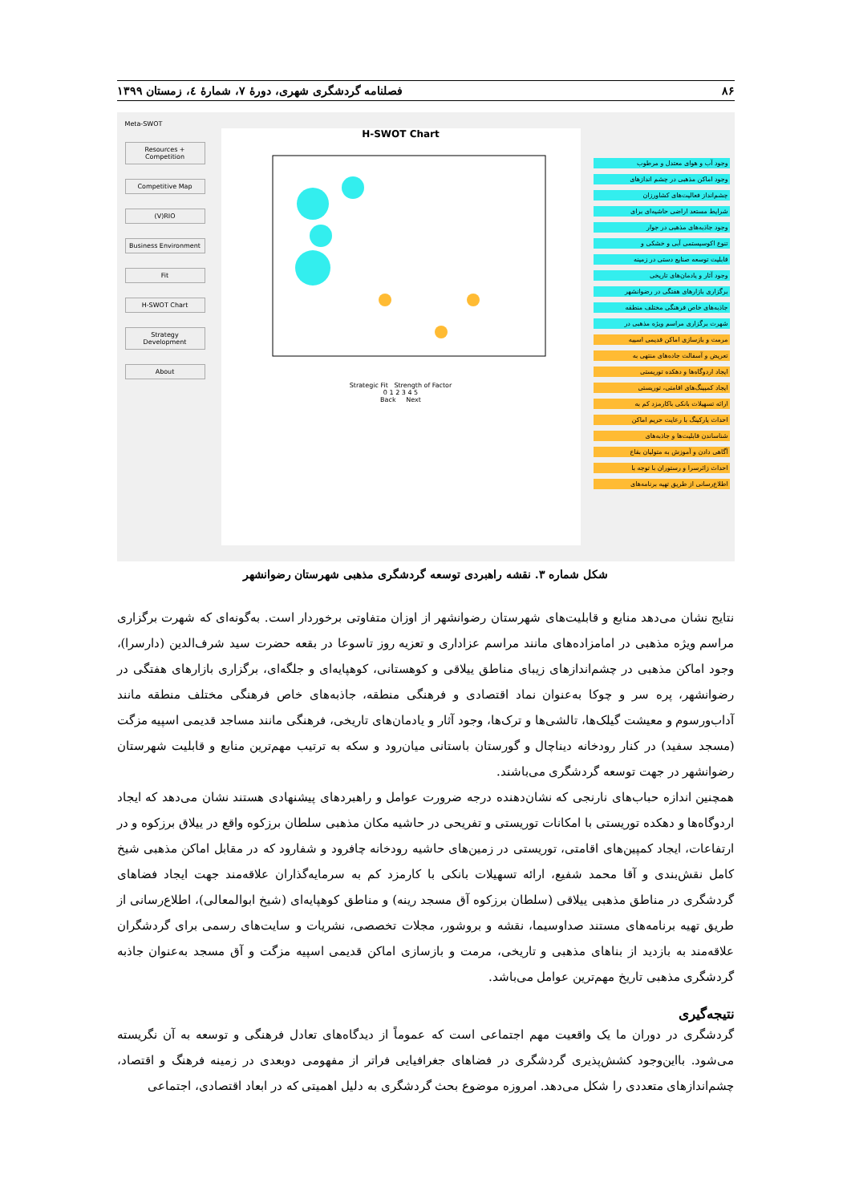۸۶ فصلنامه گردشگری شهری، دورۀ ۷، شمارۀ ٤، زمستان ۱۳۹۹
Meta-SWOT
Resources + Competition
Competitive Map
(V)RIO
Business Environment
Fit
H-SWOT Chart
Strategy Development
About
H-SWOT Chart
Strategic Fit Strength of Factor
0 1 2 3 4 5
Back Next
وجود آب و هوای معتدل و مرطوب
وجود اماکن مذهبی در چشم اندازهای
چشم‌انداز فعالیت‌های کشاورزان
شرایط مستعد اراضی حاشیه‌ای برای
وجود جاذبه‌های مذهبی در جوار
تنوع اکوسیستمی آبی و خشکی و
قابلیت توسعه صنایع دستی در زمینه
وجود آثار و یادمان‌های تاریخی
برگزاری بازارهای هفتگی در رضوانشهر
جاذبه‌های خاص فرهنگی مختلف منطقه
شهرت برگزاری مراسم ویژه مذهبی در
مرمت و بازسازی اماکن قدیمی اسپیه
تعریض و آسفالت جاده‌های منتهی به
ایجاد اردوگاه‌ها و دهکده توریستی
ایجاد کمپینگ‌های اقامتی، توریستی
ارائه تسهیلات بانکی باکارمزد کم به
احداث پارکینگ با رعایت حریم اماکن
شناساندن قابلیت‌ها و جاذبه‌های
آگاهی دادن و آموزش به متولیان بقاع
احداث زائرسرا و رستوران با توجه با
اطلاع‌رسانی از طریق تهیه برنامه‌های
شکل شماره ۳. نقشه راهبردی توسعه گردشگری مذهبی شهرستان رضوانشهر
نتایج نشان می‌دهد منابع و قابلیت‌های شهرستان رضوانشهر از اوزان متفاوتی برخوردار است. به‌گونه‌ای که شهرت برگزاری مراسم ویژه مذهبی در امامزاده‌های مانند مراسم عزاداری و تعزیه روز تاسوعا در بقعه حضرت سید شرف‌الدین (دارسرا)، وجود اماکن مذهبی در چشم‌اندازهای زیبای مناطق ییلاقی و کوهستانی، کوهپایه‌ای و جلگه‌ای، برگزاری بازارهای هفتگی در رضوانشهر، پره سر و چوکا به‌عنوان نماد اقتصادی و فرهنگی منطقه، جاذبه‌های خاص فرهنگی مختلف منطقه مانند آداب‌ورسوم و معیشت گیلک‌ها، تالشی‌ها و ترک‌ها، وجود آثار و یادمان‌های تاریخی، فرهنگی مانند مساجد قدیمی اسپیه مزگت (مسجد سفید) در کنار رودخانه دیناچال و گورستان باستانی میان‌رود و سکه به ترتیب مهم‌ترین منابع و قابلیت شهرستان رضوانشهر در جهت توسعه گردشگری می‌باشند.
همچنین اندازه حباب‌های نارنجی که نشان‌دهنده درجه ضرورت عوامل و راهبردهای پیشنهادی هستند نشان می‌دهد که ایجاد اردوگاه‌ها و دهکده توریستی با امکانات توریستی و تفریحی در حاشیه مکان مذهبی سلطان برزکوه واقع در ییلاق برزکوه و در ارتفاعات، ایجاد کمپین‌های اقامتی، توریستی در زمین‌های حاشیه رودخانه چافرود و شفارود که در مقابل اماکن مذهبی شیخ کامل نقش‌بندی و آقا محمد شفیع، ارائه تسهیلات بانکی با کارمزد کم به سرمایه‌گذاران علاقه‌مند جهت ایجاد فضاهای گردشگری در مناطق مذهبی ییلاقی (سلطان برزکوه آق مسجد رینه) و مناطق کوهپایه‌ای (شیخ ابوالمعالی)، اطلاع‌رسانی از طریق تهیه برنامه‌های مستند صداوسیما، نقشه و بروشور، مجلات تخصصی، نشریات و سایت‌های رسمی برای گردشگران علاقه‌مند به بازدید از بناهای مذهبی و تاریخی، مرمت و بازسازی اماکن قدیمی اسپیه مزگت و آق مسجد به‌عنوان جاذبه گردشگری مذهبی تاریخ مهم‌ترین عوامل می‌باشد.
نتیجه‌گیری
گردشگری در دوران ما یک واقعیت مهم اجتماعی است که عموماً از دیدگاه‌های تعادل فرهنگی و توسعه به آن نگریسته می‌شود. بااین‌وجود کشش‌پذیری گردشگری در فضاهای جغرافیایی فراتر از مفهومی دوبعدی در زمینه فرهنگ و اقتصاد، چشم‌اندازهای متعددی را شکل می‌دهد. امروزه موضوع بحث گردشگری به دلیل اهمیتی که در ابعاد اقتصادی، اجتماعی